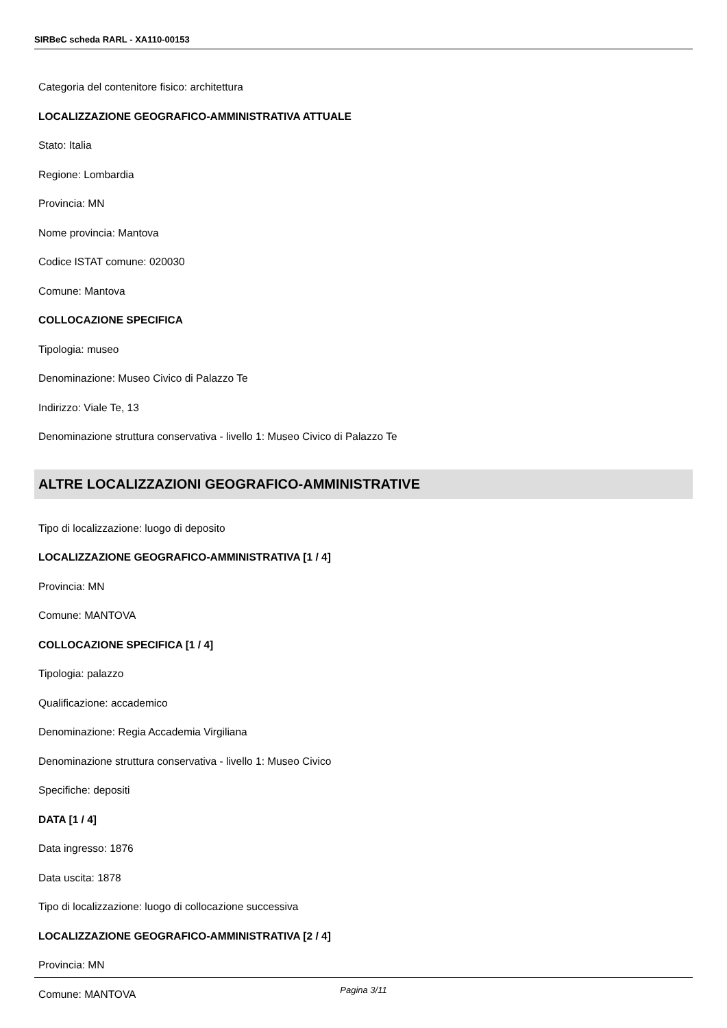SIRBeC scheda RARL - XA110-00153
Categoria del contenitore fisico: architettura
LOCALIZZAZIONE GEOGRAFICO-AMMINISTRATIVA ATTUALE
Stato: Italia
Regione: Lombardia
Provincia: MN
Nome provincia: Mantova
Codice ISTAT comune: 020030
Comune: Mantova
COLLOCAZIONE SPECIFICA
Tipologia: museo
Denominazione: Museo Civico di Palazzo Te
Indirizzo: Viale Te, 13
Denominazione struttura conservativa - livello 1: Museo Civico di Palazzo Te
ALTRE LOCALIZZAZIONI GEOGRAFICO-AMMINISTRATIVE
Tipo di localizzazione: luogo di deposito
LOCALIZZAZIONE GEOGRAFICO-AMMINISTRATIVA [1 / 4]
Provincia: MN
Comune: MANTOVA
COLLOCAZIONE SPECIFICA [1 / 4]
Tipologia: palazzo
Qualificazione: accademico
Denominazione: Regia Accademia Virgiliana
Denominazione struttura conservativa - livello 1: Museo Civico
Specifiche: depositi
DATA [1 / 4]
Data ingresso: 1876
Data uscita: 1878
Tipo di localizzazione: luogo di collocazione successiva
LOCALIZZAZIONE GEOGRAFICO-AMMINISTRATIVA [2 / 4]
Provincia: MN
Comune: MANTOVA
Pagina 3/11